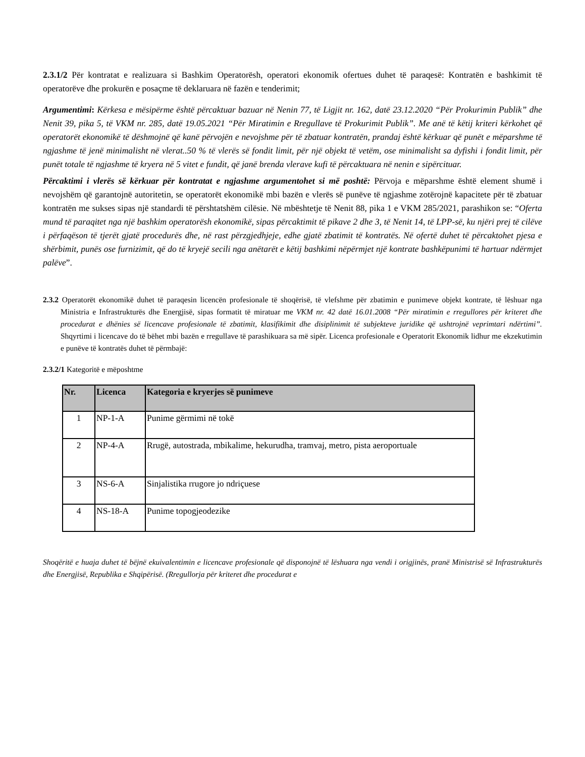2.3.1/2 Për kontratat e realizuara si Bashkim Operatorësh, operatori ekonomik ofertues duhet të paraqesë: Kontratën e bashkimit të operatorëve dhe prokurën e posaçme të deklaruara në fazën e tenderimit;
Argumentimi: Kërkesa e mësipërme është përcaktuar bazuar në Nenin 77, të Ligjit nr. 162, datë 23.12.2020 “Për Prokurimin Publik” dhe Nenit 39, pika 5, të VKM nr. 285, datë 19.05.2021 “Për Miratimin e Rregullave të Prokurimit Publik”. Me anë të këtij kriteri kërkohet që operatorët ekonomikë të dëshmojnë që kanë përvojën e nevojshme për të zbatuar kontratën, prandaj është kërkuar që punët e mëparshme të ngjashme të jenë minimalisht në vlerat..50 % të vlerës së fondit limit, për një objekt të vetëm, ose minimalisht sa dyfishi i fondit limit, për punët totale të ngjashme të kryera në 5 vitet e fundit, që janë brenda vlerave kufi të përcaktuara në nenin e sipërcituar.
Përcaktimi i vlerës së kërkuar për kontratat e ngjashme argumentohet si më poshtë: Përvoja e mëparshme është element shumë i nevojshëm që garantojnë autoritetin, se operatorët ekonomikë mbi bazën e vlerës së punëve të ngjashme zotërojnë kapacitete për të zbatuar kontratën me sukses sipas një standardi të përshtatshëm cilësie. Në mbështetje të Nenit 88, pika 1 e VKM 285/2021, parashikon se: “Oferta mund të paraqitet nga një bashkim operatorësh ekonomikë, sipas përcaktimit të pikave 2 dhe 3, të Nenit 14, të LPP-së, ku njëri prej të cilëve i përfaqëson të tjerët gjatë procedurës dhe, në rast përzgjedhjeje, edhe gjatë zbatimit të kontratës. Në ofertë duhet të përcaktohet pjesa e shërbimit, punës ose furnizimit, që do të kryejë secili nga anëtarët e këtij bashkimi nëpërmjet një kontrate bashkëpunimi të hartuar ndërmjet palëve”.
2.3.2 Operatorët ekonomikë duhet të paraqesin licencën profesionale të shoqërisë, të vlefshme për zbatimin e punimeve objekt kontrate, të lëshuar nga Ministria e Infrastrukturës dhe Energjisë, sipas formatit të miratuar me VKM nr. 42 datë 16.01.2008 “Për miratimin e rregullores për kriteret dhe procedurat e dhënies së licencave profesionale të zbatimit, klasifikimit dhe disiplinimit të subjekteve juridike që ushtrojnë veprimtari ndërtimi”. Shqyrtimi i licencave do të bëhet mbi bazën e rregullave të parashikuara sa më sipër. Licenca profesionale e Operatorit Ekonomik lidhur me ekzekutimin e punëve të kontratës duhet të përmbajë:
2.3.2/1 Kategoritë e mëposhtme
| Nr. | Licenca | Kategoria e kryerjes së punimeve |
| --- | --- | --- |
| 1 | NP-1-A | Punime gërmimi në tokë |
| 2 | NP-4-A | Rrugë, autostrada, mbikalime, hekurudha, tramvaj, metro, pista aeroportuale |
| 3 | NS-6-A | Sinjalistika rrugore jo ndriçuese |
| 4 | NS-18-A | Punime topogjeodezike |
Shoqëritë e huaja duhet të bëjnë ekuivalentimin e licencave profesionale që disponojnë të lëshuara nga vendi i origjinës, pranë Ministrisë së Infrastrukturës dhe Energjisë, Republika e Shqipërisë. (Rregullorja për kriteret dhe procedurat e